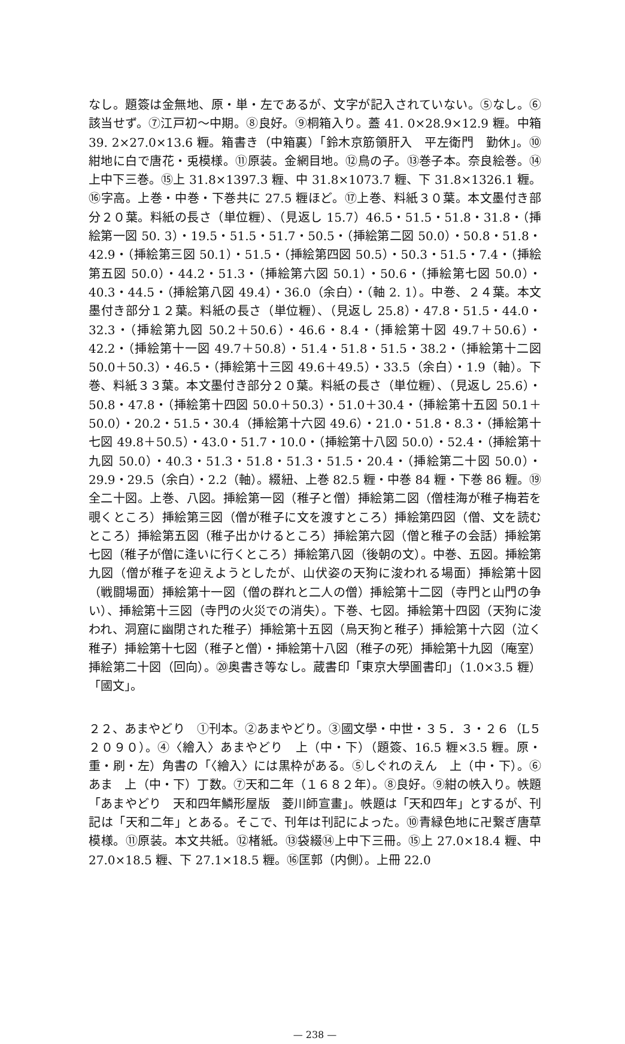なし。題簽は金無地、原・単・左であるが、文字が記入されていない。⑤なし。⑥該当せず。⑦江戸初〜中期。⑧良好。⑨桐箱入り。蓋 41. 0×28.9×12.9 糎。中箱 39. 2×27.0×13.6 糎。箱書き（中箱裏）「鈴木京筋領肝入　平左衛門　勤休」。⑩紺地に白で唐花・兎模様。⑪原装。金網目地。⑫鳥の子。⑬巻子本。奈良絵巻。⑭上中下三巻。⑮上 31.8×1397.3 糎、中 31.8×1073.7 糎、下 31.8×1326.1 糎。⑯字高。上巻・中巻・下巻共に 27.5 糎ほど。⑰上巻、料紙３０葉。本文墨付き部分２０葉。料紙の長さ（単位糎）、（見返し 15.7）46.5・51.5・51.8・31.8・（挿絵第一図 50. 3）・19.5・51.5・51.7・50.5・（挿絵第二図 50.0）・50.8・51.8・42.9・（挿絵第三図 50.1）・51.5・（挿絵第四図 50.5）・50.3・51.5・7.4・（挿絵第五図 50.0）・44.2・51.3・（挿絵第六図 50.1）・50.6・（挿絵第七図 50.0）・40.3・44.5・（挿絵第八図 49.4）・36.0（余白）・（軸 2. 1）。中巻、２４葉。本文墨付き部分１２葉。料紙の長さ（単位糎）、（見返し 25.8）・47.8・51.5・44.0・32.3・（挿絵第九図 50.2＋50.6）・46.6・8.4・（挿絵第十図 49.7＋50.6）・42.2・（挿絵第十一図 49.7＋50.8）・51.4・51.8・51.5・38.2・（挿絵第十二図 50.0＋50.3）・46.5・（挿絵第十三図 49.6＋49.5）・33.5（余白）・1.9（軸）。下巻、料紙３３葉。本文墨付き部分２０葉。料紙の長さ（単位糎）、（見返し 25.6）・50.8・47.8・（挿絵第十四図 50.0＋50.3）・51.0＋30.4・（挿絵第十五図 50.1＋50.0）・20.2・51.5・30.4（挿絵第十六図 49.6）・21.0・51.8・8.3・（挿絵第十七図 49.8＋50.5）・43.0・51.7・10.0・（挿絵第十八図 50.0）・52.4・（挿絵第十九図 50.0）・40.3・51.3・51.8・51.3・51.5・20.4・（挿絵第二十図 50.0）・29.9・29.5（余白）・2.2（軸）。綴紐、上巻 82.5 糎・中巻 84 糎・下巻 86 糎。⑲全二十図。上巻、八図。挿絵第一図（稚子と僧）挿絵第二図（僧桂海が稚子梅若を覗くところ）挿絵第三図（僧が稚子に文を渡すところ）挿絵第四図（僧、文を読むところ）挿絵第五図（稚子出かけるところ）挿絵第六図（僧と稚子の会話）挿絵第七図（稚子が僧に逢いに行くところ）挿絵第八図（後朝の文）。中巻、五図。挿絵第九図（僧が稚子を迎えようとしたが、山伏姿の天狗に浚われる場面）挿絵第十図（戦闘場面）挿絵第十一図（僧の群れと二人の僧）挿絵第十二図（寺門と山門の争い）、挿絵第十三図（寺門の火災での消失）。下巻、七図。挿絵第十四図（天狗に浚われ、洞窟に幽閉された稚子）挿絵第十五図（烏天狗と稚子）挿絵第十六図（泣く稚子）挿絵第十七図（稚子と僧）・挿絵第十八図（稚子の死）挿絵第十九図（庵室）挿絵第二十図（回向）。⑳奥書き等なし。蔵書印「東京大學圖書印」（1.0×3.5 糎）「國文」。
２２、あまやどり　①刊本。②あまやどり。③國文學・中世・３５．３・２６（L５２０９０）。④〈繪入〉あまやどり　上（中・下）（題簽、16.5 糎×3.5 糎。原・重・刷・左）角書の「〈繪入〉には黒枠がある。⑤しぐれのえん　上（中・下）。⑥あま　上（中・下）丁数。⑦天和二年（１６８２年）。⑧良好。⑨紺の帙入り。帙題「あまやどり　天和四年鱗形屋版　菱川師宣畫」。帙題は「天和四年」とするが、刊記は「天和二年」とある。そこで、刊年は刊記によった。⑩青緑色地に卍繋ぎ唐草模様。⑪原装。本文共紙。⑫楮紙。⑬袋綴⑭上中下三冊。⑮上 27.0×18.4 糎、中 27.0×18.5 糎、下 27.1×18.5 糎。⑯匡郭（内側）。上冊 22.0
— 238 —